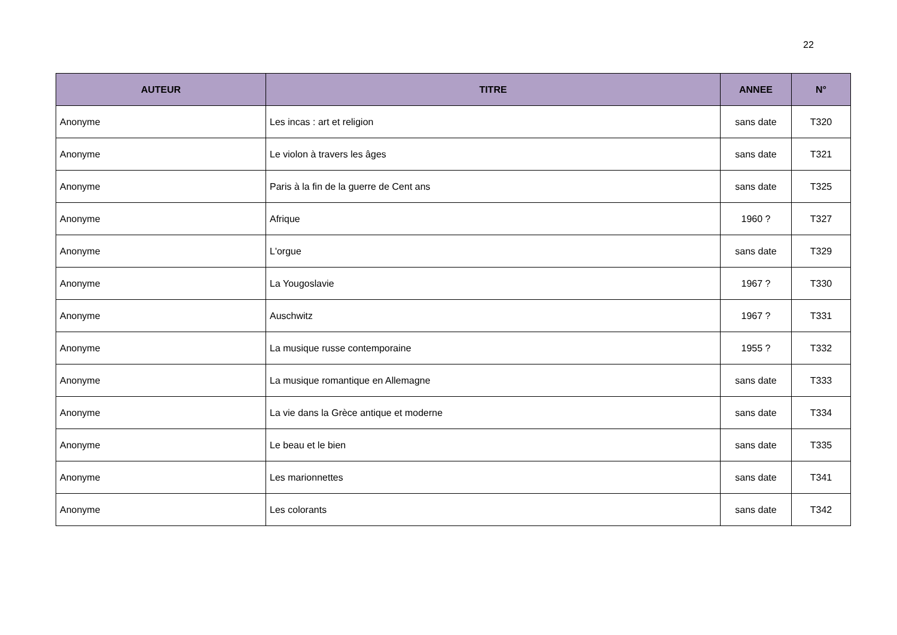22
| AUTEUR | TITRE | ANNEE | N° |
| --- | --- | --- | --- |
| Anonyme | Les incas : art et religion | sans date | T320 |
| Anonyme | Le violon à travers les âges | sans date | T321 |
| Anonyme | Paris à la fin de la guerre de Cent ans | sans date | T325 |
| Anonyme | Afrique | 1960 ? | T327 |
| Anonyme | L'orgue | sans date | T329 |
| Anonyme | La Yougoslavie | 1967 ? | T330 |
| Anonyme | Auschwitz | 1967 ? | T331 |
| Anonyme | La musique russe contemporaine | 1955 ? | T332 |
| Anonyme | La musique romantique en Allemagne | sans date | T333 |
| Anonyme | La vie dans la Grèce antique et moderne | sans date | T334 |
| Anonyme | Le beau et le bien | sans date | T335 |
| Anonyme | Les marionnettes | sans date | T341 |
| Anonyme | Les colorants | sans date | T342 |